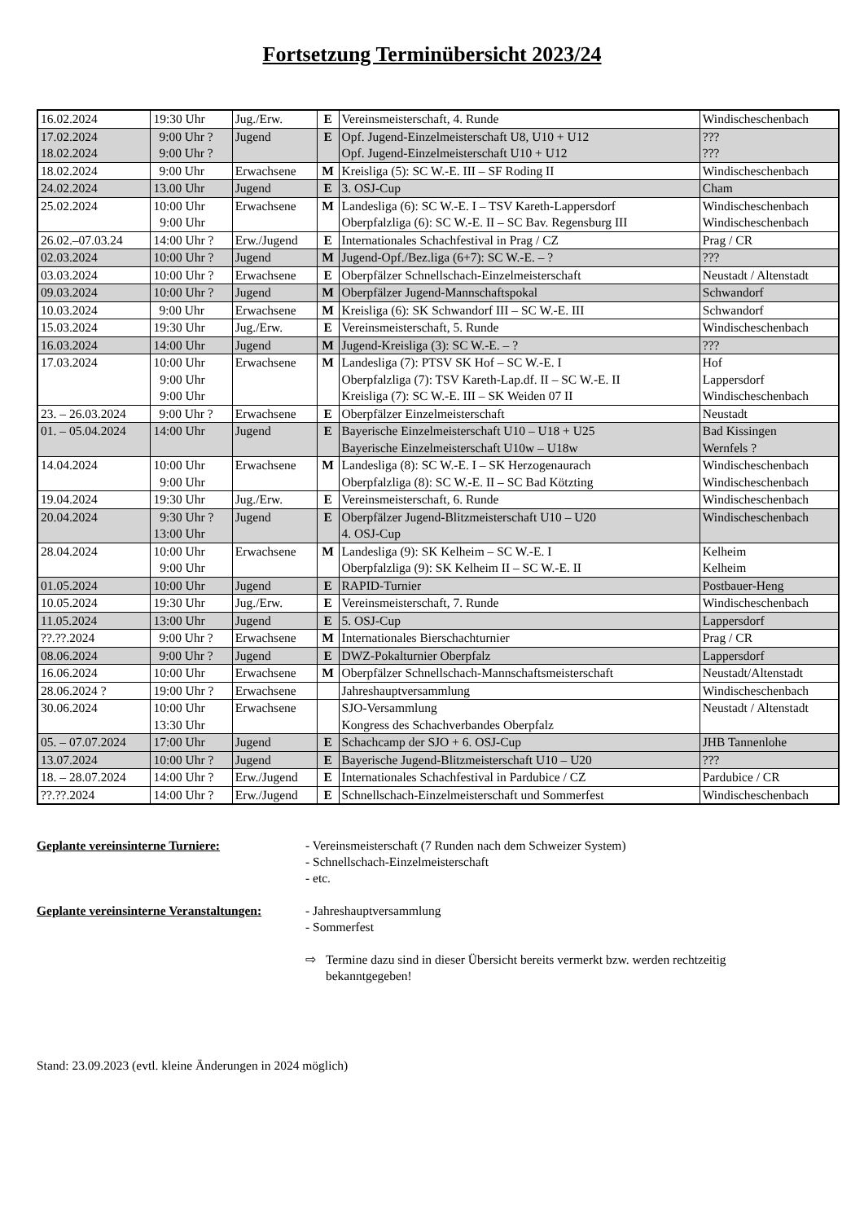Fortsetzung Terminübersicht 2023/24
| 16.02.2024 | 19:30 Uhr | Jug./Erw. | E | Vereinsmeisterschaft, 4. Runde | Windischeschenbach |
| 17.02.2024 18.02.2024 | 9:00 Uhr ? 9:00 Uhr ? | Jugend | E | Opf. Jugend-Einzelmeisterschaft U8, U10 + U12 Opf. Jugend-Einzelmeisterschaft U10 + U12 | ??? ??? |
| 18.02.2024 | 9:00 Uhr | Erwachsene | M | Kreisliga (5): SC W.-E. III – SF Roding II | Windischeschenbach |
| 24.02.2024 | 13.00 Uhr | Jugend | E | 3. OSJ-Cup | Cham |
| 25.02.2024 | 10:00 Uhr 9:00 Uhr | Erwachsene | M | Landesliga (6): SC W.-E. I – TSV Kareth-Lappersdorf Oberpfalzliga (6): SC W.-E. II – SC Bav. Regensburg III | Windischeschenbach Windischeschenbach |
| 26.02.–07.03.24 | 14:00 Uhr ? | Erw./Jugend | E | Internationales Schachfestival in Prag / CZ | Prag / CR |
| 02.03.2024 | 10:00 Uhr ? | Jugend | M | Jugend-Opf./Bez.liga (6+7): SC W.-E. – ? | ??? |
| 03.03.2024 | 10:00 Uhr ? | Erwachsene | E | Oberpfälzer Schnellschach-Einzelmeisterschaft | Neustadt / Altenstadt |
| 09.03.2024 | 10:00 Uhr ? | Jugend | M | Oberpfälzer Jugend-Mannschaftspokal | Schwandorf |
| 10.03.2024 | 9:00 Uhr | Erwachsene | M | Kreisliga (6): SK Schwandorf III – SC W.-E. III | Schwandorf |
| 15.03.2024 | 19:30 Uhr | Jug./Erw. | E | Vereinsmeisterschaft, 5. Runde | Windischeschenbach |
| 16.03.2024 | 14:00 Uhr | Jugend | M | Jugend-Kreisliga (3): SC W.-E. – ? | ??? |
| 17.03.2024 | 10:00 Uhr 9:00 Uhr 9:00 Uhr | Erwachsene | M | Landesliga (7): PTSV SK Hof – SC W.-E. I Oberpfalzliga (7): TSV Kareth-Lap.df. II – SC W.-E. II Kreisliga (7): SC W.-E. III – SK Weiden 07 II | Hof Lappersdorf Windischeschenbach |
| 23. – 26.03.2024 | 9:00 Uhr ? | Erwachsene | E | Oberpfälzer Einzelmeisterschaft | Neustadt |
| 01. – 05.04.2024 | 14:00 Uhr | Jugend | E | Bayerische Einzelmeisterschaft U10 – U18 + U25 Bayerische Einzelmeisterschaft U10w – U18w | Bad Kissingen Wernfels ? |
| 14.04.2024 | 10:00 Uhr 9:00 Uhr | Erwachsene | M | Landesliga (8): SC W.-E. I – SK Herzogenaurach Oberpfalzliga (8): SC W.-E. II – SC Bad Kötzting | Windischeschenbach Windischeschenbach |
| 19.04.2024 | 19:30 Uhr | Jug./Erw. | E | Vereinsmeisterschaft, 6. Runde | Windischeschenbach |
| 20.04.2024 | 9:30 Uhr ? 13:00 Uhr | Jugend | E | Oberpfälzer Jugend-Blitzmeisterschaft U10 – U20 4. OSJ-Cup | Windischeschenbach |
| 28.04.2024 | 10:00 Uhr 9:00 Uhr | Erwachsene | M | Landesliga (9): SK Kelheim – SC W.-E. I Oberpfalzliga (9): SK Kelheim II – SC W.-E. II | Kelheim Kelheim |
| 01.05.2024 | 10:00 Uhr | Jugend | E | RAPID-Turnier | Postbauer-Heng |
| 10.05.2024 | 19:30 Uhr | Jug./Erw. | E | Vereinsmeisterschaft, 7. Runde | Windischeschenbach |
| 11.05.2024 | 13:00 Uhr | Jugend | E | 5. OSJ-Cup | Lappersdorf |
| ??.??.2024 | 9:00 Uhr ? | Erwachsene | M | Internationales Bierschachturnier | Prag / CR |
| 08.06.2024 | 9:00 Uhr ? | Jugend | E | DWZ-Pokalturnier Oberpfalz | Lappersdorf |
| 16.06.2024 | 10:00 Uhr | Erwachsene | M | Oberpfälzer Schnellschach-Mannschaftsmeisterschaft | Neustadt/Altenstadt |
| 28.06.2024 ? | 19:00 Uhr ? | Erwachsene | | Jahreshauptversammlung | Windischeschenbach |
| 30.06.2024 | 10:00 Uhr 13:30 Uhr | Erwachsene | | SJO-Versammlung Kongress des Schachverbandes Oberpfalz | Neustadt / Altenstadt |
| 05. – 07.07.2024 | 17:00 Uhr | Jugend | E | Schachcamp der SJO + 6. OSJ-Cup | JHB Tannenlohe |
| 13.07.2024 | 10:00 Uhr ? | Jugend | E | Bayerische Jugend-Blitzmeisterschaft U10 – U20 | ??? |
| 18. – 28.07.2024 | 14:00 Uhr ? | Erw./Jugend | E | Internationales Schachfestival in Pardubice / CZ | Pardubice / CR |
| ??.??.2024 | 14:00 Uhr ? | Erw./Jugend | E | Schnellschach-Einzelmeisterschaft und Sommerfest | Windischeschenbach |
Geplante vereinsinterne Turniere: - Vereinsmeisterschaft (7 Runden nach dem Schweizer System)
- Schnellschach-Einzelmeisterschaft
- etc.
Geplante vereinsinterne Veranstaltungen:
- Jahreshauptversammlung
- Sommerfest
⇨ Termine dazu sind in dieser Übersicht bereits vermerkt bzw. werden rechtzeitig bekanntgegeben!
Stand: 23.09.2023 (evtl. kleine Änderungen in 2024 möglich)